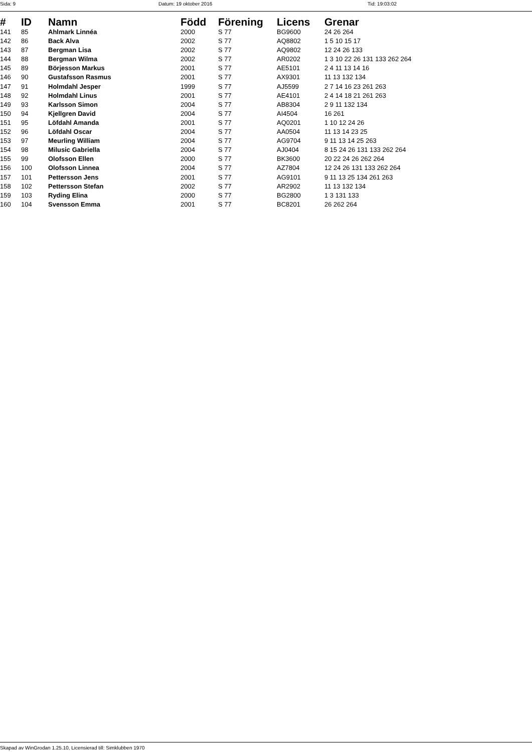Sida: 9 Datum: 19 oktober 2016 Tid: 19:03:02
| # | ID | Namn | Född | Förening | Licens | Grenar |
| --- | --- | --- | --- | --- | --- | --- |
| 141 | 85 | Ahlmark Linnéa | 2000 | S 77 | BG9600 | 24 26 264 |
| 142 | 86 | Back Alva | 2002 | S 77 | AQ8802 | 1 5 10 15 17 |
| 143 | 87 | Bergman Lisa | 2002 | S 77 | AQ9802 | 12 24 26 133 |
| 144 | 88 | Bergman Wilma | 2002 | S 77 | AR0202 | 1 3 10 22 26 131 133 262 264 |
| 145 | 89 | Börjesson Markus | 2001 | S 77 | AE5101 | 2 4 11 13 14 16 |
| 146 | 90 | Gustafsson Rasmus | 2001 | S 77 | AX9301 | 11 13 132 134 |
| 147 | 91 | Holmdahl Jesper | 1999 | S 77 | AJ5599 | 2 7 14 16 23 261 263 |
| 148 | 92 | Holmdahl Linus | 2001 | S 77 | AE4101 | 2 4 14 18 21 261 263 |
| 149 | 93 | Karlsson Simon | 2004 | S 77 | AB8304 | 2 9 11 132 134 |
| 150 | 94 | Kjellgren David | 2004 | S 77 | AI4504 | 16 261 |
| 151 | 95 | Löfdahl Amanda | 2001 | S 77 | AQ0201 | 1 10 12 24 26 |
| 152 | 96 | Löfdahl Oscar | 2004 | S 77 | AA0504 | 11 13 14 23 25 |
| 153 | 97 | Meurling William | 2004 | S 77 | AG9704 | 9 11 13 14 25 263 |
| 154 | 98 | Milusic Gabriella | 2004 | S 77 | AJ0404 | 8 15 24 26 131 133 262 264 |
| 155 | 99 | Olofsson Ellen | 2000 | S 77 | BK3600 | 20 22 24 26 262 264 |
| 156 | 100 | Olofsson Linnea | 2004 | S 77 | AZ7804 | 12 24 26 131 133 262 264 |
| 157 | 101 | Pettersson Jens | 2001 | S 77 | AG9101 | 9 11 13 25 134 261 263 |
| 158 | 102 | Pettersson Stefan | 2002 | S 77 | AR2902 | 11 13 132 134 |
| 159 | 103 | Ryding Elina | 2000 | S 77 | BG2800 | 1 3 131 133 |
| 160 | 104 | Svensson Emma | 2001 | S 77 | BC8201 | 26 262 264 |
Skapad av WinGrodan 1.25.10, Licensierad till: Simklubben 1970